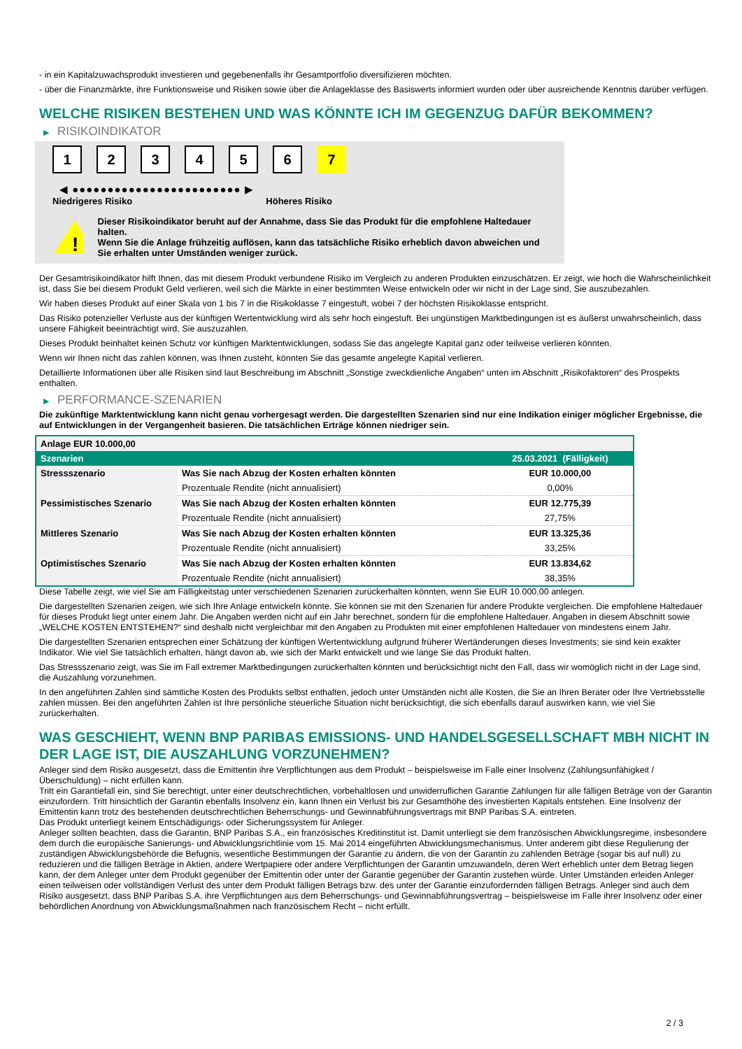- in ein Kapitalzuwachsprodukt investieren und gegebenenfalls ihr Gesamtportfolio diversifizieren möchten.
- über die Finanzmärkte, ihre Funktionsweise und Risiken sowie über die Anlageklasse des Basiswerts informiert wurden oder über ausreichende Kenntnis darüber verfügen.
WELCHE RISIKEN BESTEHEN UND WAS KÖNNTE ICH IM GEGENZUG DAFÜR BEKOMMEN?
▶ RISIKOINDIKATOR
1 2 3 4 5 6 7
◀ ●●●●●●●●●●●●●●●●●●●●●●●● ▶
Niedrigeres Risiko Höheres Risiko
!
Dieser Risikoindikator beruht auf der Annahme, dass Sie das Produkt für die empfohlene Haltedauer halten.
Wenn Sie die Anlage frühzeitig auflösen, kann das tatsächliche Risiko erheblich davon abweichen und Sie erhalten unter Umständen weniger zurück.
Der Gesamtrisikoindikator hilft Ihnen, das mit diesem Produkt verbundene Risiko im Vergleich zu anderen Produkten einzuschätzen. Er zeigt, wie hoch die Wahrscheinlichkeit ist, dass Sie bei diesem Produkt Geld verlieren, weil sich die Märkte in einer bestimmten Weise entwickeln oder wir nicht in der Lage sind, Sie auszubezahlen.
Wir haben dieses Produkt auf einer Skala von 1 bis 7 in die Risikoklasse 7 eingestuft, wobei 7 der höchsten Risikoklasse entspricht.
Das Risiko potenzieller Verluste aus der künftigen Wertentwicklung wird als sehr hoch eingestuft. Bei ungünstigen Marktbedingungen ist es äußerst unwahrscheinlich, dass unsere Fähigkeit beeinträchtigt wird, Sie auszuzahlen.
Dieses Produkt beinhaltet keinen Schutz vor künftigen Marktentwicklungen, sodass Sie das angelegte Kapital ganz oder teilweise verlieren könnten.
Wenn wir Ihnen nicht das zahlen können, was Ihnen zusteht, könnten Sie das gesamte angelegte Kapital verlieren.
Detaillierte Informationen über alle Risiken sind laut Beschreibung im Abschnitt „Sonstige zweckdienliche Angaben“ unten im Abschnitt „Risikofaktoren“ des Prospekts enthalten.
▶ PERFORMANCE-SZENARIEN
Die zukünftige Marktentwicklung kann nicht genau vorhergesagt werden. Die dargestellten Szenarien sind nur eine Indikation einiger möglicher Ergebnisse, die auf Entwicklungen in der Vergangenheit basieren. Die tatsächlichen Erträge können niedriger sein.
| Anlage EUR 10.000,00 | | |
| Szenarien | | 25.03.2021 (Fälligkeit) |
| Stressszenario | Was Sie nach Abzug der Kosten erhalten könnten | EUR 10.000,00 |
| | Prozentuale Rendite (nicht annualisiert) | 0,00% |
| Pessimistisches Szenario | Was Sie nach Abzug der Kosten erhalten könnten | EUR 12.775,39 |
| | Prozentuale Rendite (nicht annualisiert) | 27,75% |
| Mittleres Szenario | Was Sie nach Abzug der Kosten erhalten könnten | EUR 13.325,36 |
| | Prozentuale Rendite (nicht annualisiert) | 33,25% |
| Optimistisches Szenario | Was Sie nach Abzug der Kosten erhalten könnten | EUR 13.834,62 |
| | Prozentuale Rendite (nicht annualisiert) | 38,35% |
Diese Tabelle zeigt, wie viel Sie am Fälligkeitstag unter verschiedenen Szenarien zurückerhalten könnten, wenn Sie EUR 10.000,00 anlegen.
Die dargestellten Szenarien zeigen, wie sich Ihre Anlage entwickeln könnte. Sie können sie mit den Szenarien für andere Produkte vergleichen. Die empfohlene Haltedauer für dieses Produkt liegt unter einem Jahr. Die Angaben werden nicht auf ein Jahr berechnet, sondern für die empfohlene Haltedauer. Angaben in diesem Abschnitt sowie „WELCHE KOSTEN ENTSTEHEN?“ sind deshalb nicht vergleichbar mit den Angaben zu Produkten mit einer empfohlenen Haltedauer von mindestens einem Jahr.
Die dargestellten Szenarien entsprechen einer Schätzung der künftigen Wertentwicklung aufgrund früherer Wertänderungen dieses Investments; sie sind kein exakter Indikator. Wie viel Sie tatsächlich erhalten, hängt davon ab, wie sich der Markt entwickelt und wie lange Sie das Produkt halten.
Das Stressszenario zeigt, was Sie im Fall extremer Marktbedingungen zurückerhalten könnten und berücksichtigt nicht den Fall, dass wir womöglich nicht in der Lage sind, die Auszahlung vorzunehmen.
In den angeführten Zahlen sind sämtliche Kosten des Produkts selbst enthalten, jedoch unter Umständen nicht alle Kosten, die Sie an Ihren Berater oder Ihre Vertriebsstelle zahlen müssen. Bei den angeführten Zahlen ist Ihre persönliche steuerliche Situation nicht berücksichtigt, die sich ebenfalls darauf auswirken kann, wie viel Sie zurückerhalten.
WAS GESCHIEHT, WENN BNP PARIBAS EMISSIONS- UND HANDELSGESELLSCHAFT MBH NICHT IN DER LAGE IST, DIE AUSZAHLUNG VORZUNEHMEN?
Anleger sind dem Risiko ausgesetzt, dass die Emittentin ihre Verpflichtungen aus dem Produkt – beispielsweise im Falle einer Insolvenz (Zahlungsunfähigkeit / Überschuldung) – nicht erfüllen kann.
Tritt ein Garantiefall ein, sind Sie berechtigt, unter einer deutschrechtlichen, vorbehaltlosen und unwiderruflichen Garantie Zahlungen für alle fälligen Beträge von der Garantin einzufordern. Tritt hinsichtlich der Garantin ebenfalls Insolvenz ein, kann Ihnen ein Verlust bis zur Gesamthöhe des investierten Kapitals entstehen. Eine Insolvenz der Emittentin kann trotz des bestehenden deutschrechtlichen Beherrschungs- und Gewinnabführungsvertrags mit BNP Paribas S.A. eintreten.
Das Produkt unterliegt keinem Entschädigungs- oder Sicherungssystem für Anleger.
Anleger sollten beachten, dass die Garantin, BNP Paribas S.A., ein französisches Kreditinstitut ist. Damit unterliegt sie dem französischen Abwicklungsregime, insbesondere dem durch die europäische Sanierungs- und Abwicklungsrichtlinie vom 15. Mai 2014 eingeführten Abwicklungsmechanismus. Unter anderem gibt diese Regulierung der zuständigen Abwicklungsbehörde die Befugnis, wesentliche Bestimmungen der Garantie zu ändern, die von der Garantin zu zahlenden Beträge (sogar bis auf null) zu reduzieren und die fälligen Beträge in Aktien, andere Wertpapiere oder andere Verpflichtungen der Garantin umzuwandeln, deren Wert erheblich unter dem Betrag liegen kann, der dem Anleger unter dem Produkt gegenüber der Emittentin oder unter der Garantie gegenüber der Garantin zustehen würde. Unter Umständen erleiden Anleger einen teilweisen oder vollständigen Verlust des unter dem Produkt fälligen Betrags bzw. des unter der Garantie einzufordernden fälligen Betrags. Anleger sind auch dem Risiko ausgesetzt, dass BNP Paribas S.A. ihre Verpflichtungen aus dem Beherrschungs- und Gewinnabführungsvertrag – beispielsweise im Falle ihrer Insolvenz oder einer behördlichen Anordnung von Abwicklungsmaßnahmen nach französischem Recht – nicht erfüllt.
2 / 3